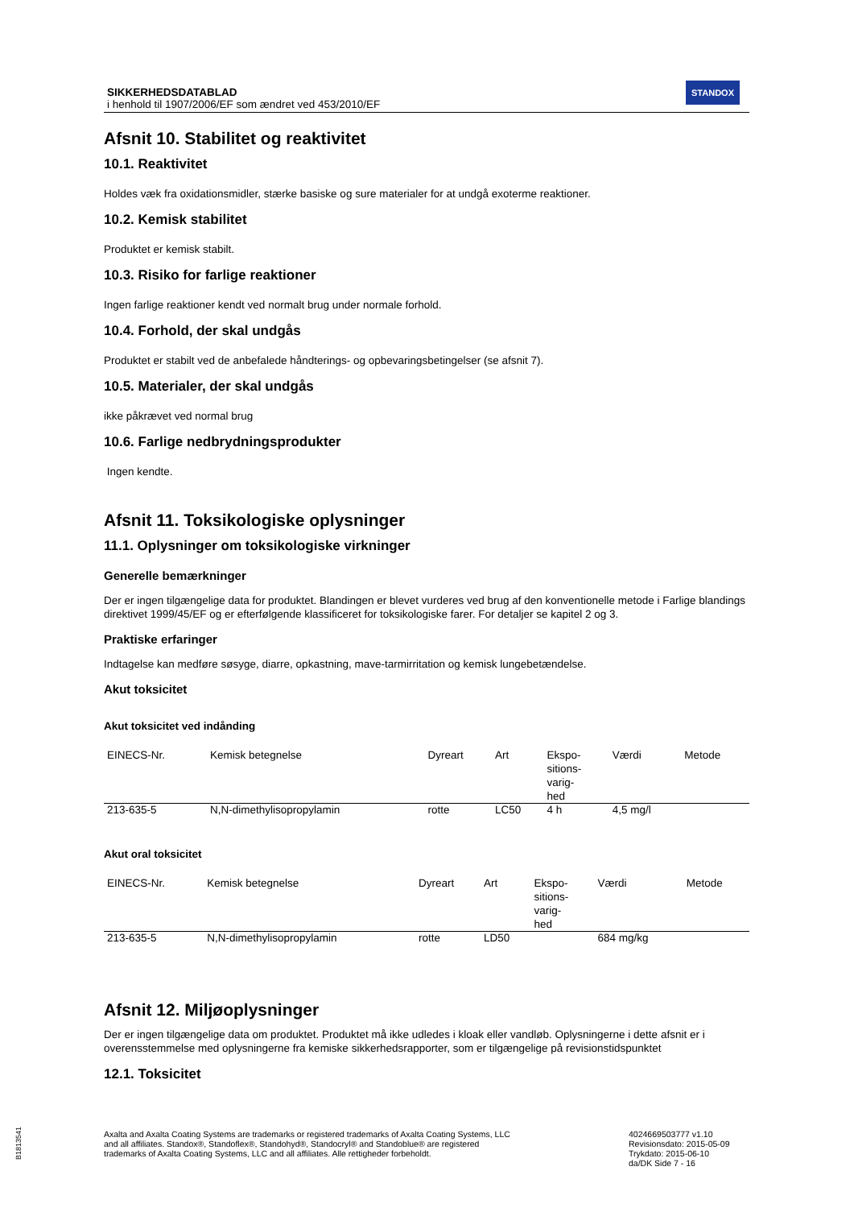SIKKERHEDSDATABLAD
i henhold til 1907/2006/EF som ændret ved 453/2010/EF
STANDOX
Afsnit 10. Stabilitet og reaktivitet
10.1. Reaktivitet
Holdes væk fra oxidationsmidler, stærke basiske og sure materialer for at undgå exoterme reaktioner.
10.2. Kemisk stabilitet
Produktet er kemisk stabilt.
10.3. Risiko for farlige reaktioner
Ingen farlige reaktioner kendt ved normalt brug under normale forhold.
10.4. Forhold, der skal undgås
Produktet er stabilt ved de anbefalede håndterings- og opbevaringsbetingelser (se afsnit 7).
10.5. Materialer, der skal undgås
ikke påkrævet ved normal brug
10.6. Farlige nedbrydningsprodukter
Ingen kendte.
Afsnit 11. Toksikologiske oplysninger
11.1. Oplysninger om toksikologiske virkninger
Generelle bemærkninger
Der er ingen tilgængelige data for produktet. Blandingen er blevet vurderes ved brug af den konventionelle metode i Farlige blandings direktivet 1999/45/EF og er efterfølgende klassificeret for toksikologiske farer. For detaljer se kapitel 2 og 3.
Praktiske erfaringer
Indtagelse kan medføre søsyge, diarre, opkastning, mave-tarmirritation og kemisk lungebetændelse.
Akut toksicitet
Akut toksicitet ved indånding
| EINECS-Nr. | Kemisk betegnelse | Dyreart | Art | Ekspo- sitions- varig- hed | Værdi | Metode |
| --- | --- | --- | --- | --- | --- | --- |
| 213-635-5 | N,N-dimethylisopropylamin | rotte | LC50 | 4 h | 4,5 mg/l | |
Akut oral toksicitet
| EINECS-Nr. | Kemisk betegnelse | Dyreart | Art | Ekspo- sitions- varig- hed | Værdi | Metode |
| --- | --- | --- | --- | --- | --- | --- |
| 213-635-5 | N,N-dimethylisopropylamin | rotte | LD50 | | 684 mg/kg | |
Afsnit 12. Miljøoplysninger
Der er ingen tilgængelige data om produktet. Produktet må ikke udledes i kloak eller vandløb. Oplysningerne i dette afsnit er i overensstemmelse med oplysningerne fra kemiske sikkerhedsrapporter, som er tilgængelige på revisionstidspunktet
12.1. Toksicitet
Axalta and Axalta Coating Systems are trademarks or registered trademarks of Axalta Coating Systems, LLC and all affiliates. Standox®, Standoflex®, Standohyd®, Standocryl® and Standoblue® are registered trademarks of Axalta Coating Systems, LLC and all affiliates. Alle rettigheder forbeholdt.
4024669503777 v1.10
Revisionsdato: 2015-05-09
Trykdato: 2015-06-10
da/DK Side 7 - 16
B1813541